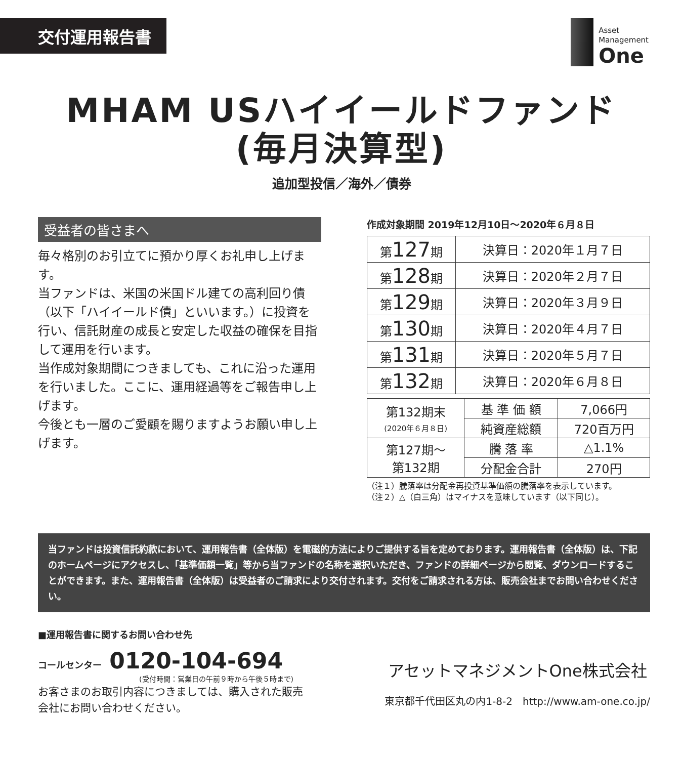交付運用報告書
Asset
Management
One
MHAM USハイイールドファンド
(毎月決算型)
追加型投信／海外／債券
受益者の皆さまへ
毎々格別のお引立てに預かり厚くお礼申し上げます。
当ファンドは、米国の米国ドル建ての高利回り債（以下「ハイイールド債」といいます。）に投資を行い、信託財産の成長と安定した収益の確保を目指して運用を行います。
当作成対象期間につきましても、これに沿った運用を行いました。ここに、運用経過等をご報告申し上げます。
今後とも一層のご愛顧を賜りますようお願い申し上げます。
作成対象期間 2019年12月10日～2020年６月８日
| 第 127 期 | 決算日：2020年１月７日 |
| 第 128 期 | 決算日：2020年２月７日 |
| 第 129 期 | 決算日：2020年３月９日 |
| 第 130 期 | 決算日：2020年４月７日 |
| 第 131 期 | 決算日：2020年５月７日 |
| 第 132 期 | 決算日：2020年６月８日 |
| 第132期末 (2020年６月８日) | 基 準 価 額 | 7,066円 |
| | 純資産総額 | 720百万円 |
| 第127期～ 第132期 | 騰 落 率 | △1.1% |
| | 分配金合計 | 270円 |
（注１）騰落率は分配金再投資基準価額の騰落率を表示しています。
（注２）△（白三角）はマイナスを意味しています（以下同じ）。
当ファンドは投資信託約款において、運用報告書（全体版）を電磁的方法によりご提供する旨を定めております。運用報告書（全体版）は、下記のホームページにアクセスし、「基準価額一覧」等から当ファンドの名称を選択いただき、ファンドの詳細ページから閲覧、ダウンロードすることができます。また、運用報告書（全体版）は受益者のご請求により交付されます。交付をご請求される方は、販売会社までお問い合わせください。
■運用報告書に関するお問い合わせ先
コールセンター 0120-104-694
(受付時間：営業日の午前９時から午後５時まで)
お客さまのお取引内容につきましては、購入された販売会社にお問い合わせください。
アセットマネジメントOne株式会社
東京都千代田区丸の内1-8-2　http://www.am-one.co.jp/